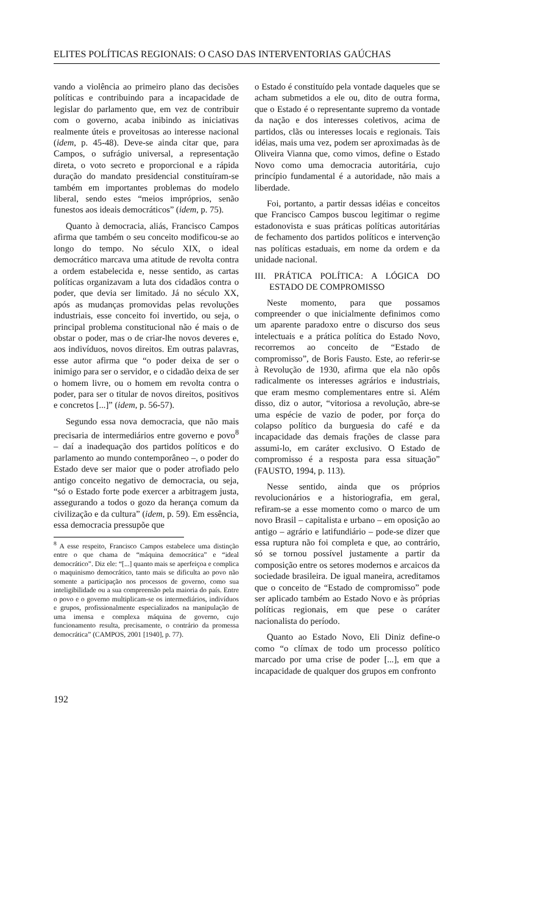ELITES POLÍTICAS REGIONAIS: O CASO DAS INTERVENTORIAS GAÚCHAS
vando a violência ao primeiro plano das decisões políticas e contribuindo para a incapacidade de legislar do parlamento que, em vez de contribuir com o governo, acaba inibindo as iniciativas realmente úteis e proveitosas ao interesse nacional (idem, p. 45-48). Deve-se ainda citar que, para Campos, o sufrágio universal, a representação direta, o voto secreto e proporcional e a rápida duração do mandato presidencial constituíram-se também em importantes problemas do modelo liberal, sendo estes “meios impróprios, senão funestos aos ideais democráticos” (idem, p. 75).
Quanto à democracia, aliás, Francisco Campos afirma que também o seu conceito modificou-se ao longo do tempo. No século XIX, o ideal democrático marcava uma atitude de revolta contra a ordem estabelecida e, nesse sentido, as cartas políticas organizavam a luta dos cidadãos contra o poder, que devia ser limitado. Já no século XX, após as mudanças promovidas pelas revoluções industriais, esse conceito foi invertido, ou seja, o principal problema constitucional não é mais o de obstar o poder, mas o de criar-lhe novos deveres e, aos indivíduos, novos direitos. Em outras palavras, esse autor afirma que “o poder deixa de ser o inimigo para ser o servidor, e o cidadão deixa de ser o homem livre, ou o homem em revolta contra o poder, para ser o titular de novos direitos, positivos e concretos [...]” (idem, p. 56-57).
Segundo essa nova democracia, que não mais precisaria de intermediários entre governo e povo<sup>8</sup> – daí a inadequação dos partidos políticos e do parlamento ao mundo contemporâneo –, o poder do Estado deve ser maior que o poder atrofiado pelo antigo conceito negativo de democracia, ou seja, “só o Estado forte pode exercer a arbitragem justa, assegurando a todos o gozo da herança comum da civilização e da cultura” (idem, p. 59). Em essência, essa democracia pressupõe que
<sup>8</sup> A esse respeito, Francisco Campos estabelece uma distinção entre o que chama de “máquina democrática” e “ideal democrático”. Diz ele: “[...] quanto mais se aperfeiçoa e complica o maquinismo democrático, tanto mais se dificulta ao povo não somente a participação nos processos de governo, como sua inteligibilidade ou a sua compreensão pela maioria do país. Entre o povo e o governo multiplicam-se os intermediários, indivíduos e grupos, profissionalmente especializados na manipulação de uma imensa e complexa máquina de governo, cujo funcionamento resulta, precisamente, o contrário da promessa democrática” (CAMPOS, 2001 [1940], p. 77).
o Estado é constituído pela vontade daqueles que se acham submetidos a ele ou, dito de outra forma, que o Estado é o representante supremo da vontade da nação e dos interesses coletivos, acima de partidos, clãs ou interesses locais e regionais. Tais idéias, mais uma vez, podem ser aproximadas às de Oliveira Vianna que, como vimos, define o Estado Novo como uma democracia autoritária, cujo princípio fundamental é a autoridade, não mais a liberdade.
Foi, portanto, a partir dessas idéias e conceitos que Francisco Campos buscou legitimar o regime estadonovista e suas práticas políticas autoritárias de fechamento dos partidos políticos e intervenção nas políticas estaduais, em nome da ordem e da unidade nacional.
III. PRÁTICA POLÍTICA: A LÓGICA DO ESTADO DE COMPROMISSO
Neste momento, para que possamos compreender o que inicialmente definimos como um aparente paradoxo entre o discurso dos seus intelectuais e a prática política do Estado Novo, recorremos ao conceito de “Estado de compromisso”, de Boris Fausto. Este, ao referir-se à Revolução de 1930, afirma que ela não opôs radicalmente os interesses agrários e industriais, que eram mesmo complementares entre si. Além disso, diz o autor, “vitoriosa a revolução, abre-se uma espécie de vazio de poder, por força do colapso político da burguesia do café e da incapacidade das demais frações de classe para assumi-lo, em caráter exclusivo. O Estado de compromisso é a resposta para essa situação” (FAUSTO, 1994, p. 113).
Nesse sentido, ainda que os próprios revolucionários e a historiografia, em geral, refiram-se a esse momento como o marco de um novo Brasil – capitalista e urbano – em oposição ao antigo – agrário e latifundiário – pode-se dizer que essa ruptura não foi completa e que, ao contrário, só se tornou possível justamente a partir da composição entre os setores modernos e arcaicos da sociedade brasileira. De igual maneira, acreditamos que o conceito de “Estado de compromisso” pode ser aplicado também ao Estado Novo e às próprias políticas regionais, em que pese o caráter nacionalista do período.
Quanto ao Estado Novo, Eli Diniz define-o como “o clímax de todo um processo político marcado por uma crise de poder [...], em que a incapacidade de qualquer dos grupos em confronto
192